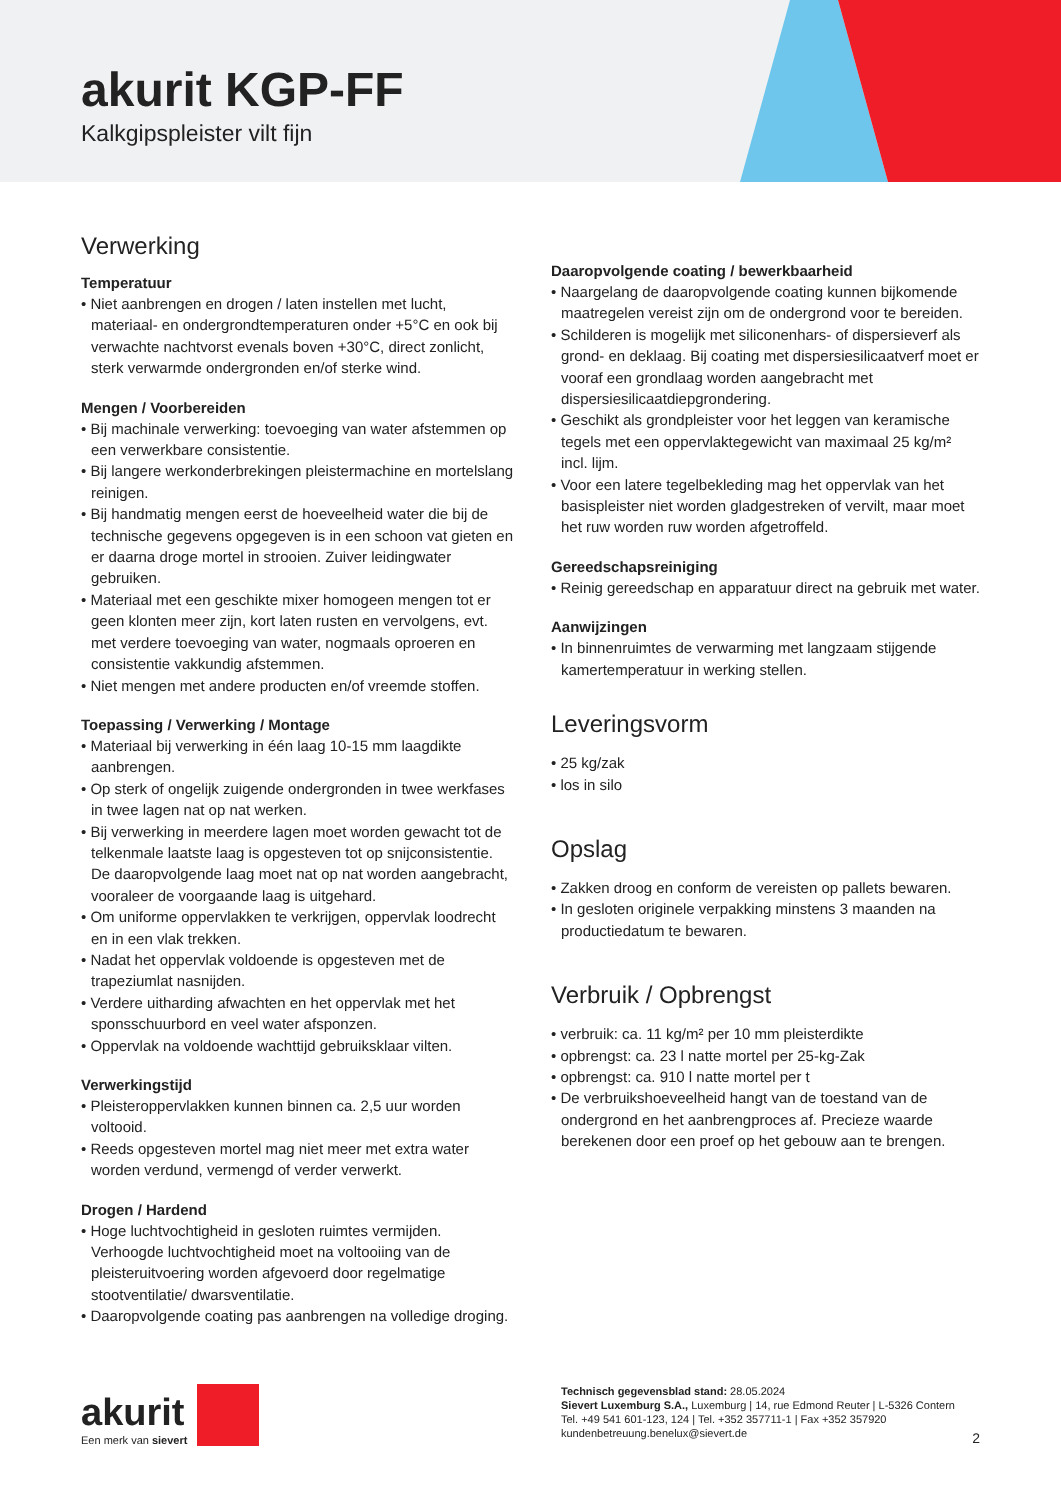akurit KGP-FF
Kalkgipspleister vilt fijn
Verwerking
Temperatuur
• Niet aanbrengen en drogen / laten instellen met lucht, materiaal- en ondergrondtemperaturen onder +5°C en ook bij verwachte nachtvorst evenals boven +30°C, direct zonlicht, sterk verwarmde ondergronden en/of sterke wind.
Mengen / Voorbereiden
• Bij machinale verwerking: toevoeging van water afstemmen op een verwerkbare consistentie.
• Bij langere werkonderbrekingen pleistermachine en mortelslang reinigen.
• Bij handmatig mengen eerst de hoeveelheid water die bij de technische gegevens opgegeven is in een schoon vat gieten en er daarna droge mortel in strooien. Zuiver leidingwater gebruiken.
• Materiaal met een geschikte mixer homogeen mengen tot er geen klonten meer zijn, kort laten rusten en vervolgens, evt. met verdere toevoeging van water, nogmaals oproeren en consistentie vakkundig afstemmen.
• Niet mengen met andere producten en/of vreemde stoffen.
Toepassing / Verwerking / Montage
• Materiaal bij verwerking in één laag 10-15 mm laagdikte aanbrengen.
• Op sterk of ongelijk zuigende ondergronden in twee werkfases in twee lagen nat op nat werken.
• Bij verwerking in meerdere lagen moet worden gewacht tot de telkenmale laatste laag is opgesteven tot op snijconsistentie. De daaropvolgende laag moet nat op nat worden aangebracht, vooraleer de voorgaande laag is uitgehard.
• Om uniforme oppervlakken te verkrijgen, oppervlak loodrecht en in een vlak trekken.
• Nadat het oppervlak voldoende is opgesteven met de trapeziumlat nasnijden.
• Verdere uitharding afwachten en het oppervlak met het sponsschuurbord en veel water afsponzen.
• Oppervlak na voldoende wachttijd gebruiksklaar vilten.
Verwerkingstijd
• Pleisteroppervlakken kunnen binnen ca. 2,5 uur worden voltooid.
• Reeds opgesteven mortel mag niet meer met extra water worden verdund, vermengd of verder verwerkt.
Drogen / Hardend
• Hoge luchtvochtigheid in gesloten ruimtes vermijden. Verhoogde luchtvochtigheid moet na voltooiing van de pleisteruitvoering worden afgevoerd door regelmatige stootventilatie/ dwarsventilatie.
• Daaropvolgende coating pas aanbrengen na volledige droging.
Daaropvolgende coating / bewerkbaarheid
• Naargelang de daaropvolgende coating kunnen bijkomende maatregelen vereist zijn om de ondergrond voor te bereiden.
• Schilderen is mogelijk met siliconenhars- of dispersieverf als grond- en deklaag. Bij coating met dispersiesilicaatverf moet er vooraf een grondlaag worden aangebracht met dispersiesilicaatdiepgrondering.
• Geschikt als grondpleister voor het leggen van keramische tegels met een oppervlaktegewicht van maximaal 25 kg/m² incl. lijm.
• Voor een latere tegelbekleding mag het oppervlak van het basispleister niet worden gladgestreken of vervilt, maar moet het ruw worden ruw worden afgetroffeld.
Gereedschapsreiniging
• Reinig gereedschap en apparatuur direct na gebruik met water.
Aanwijzingen
• In binnenruimtes de verwarming met langzaam stijgende kamertemperatuur in werking stellen.
Leveringsvorm
• 25 kg/zak
• los in silo
Opslag
• Zakken droog en conform de vereisten op pallets bewaren.
• In gesloten originele verpakking minstens 3 maanden na productiedatum te bewaren.
Verbruik / Opbrengst
• verbruik: ca. 11 kg/m² per 10 mm pleisterdikte
• opbrengst: ca. 23 l natte mortel per 25-kg-Zak
• opbrengst: ca. 910 l natte mortel per t
• De verbruikshoeveelheid hangt van de toestand van de ondergrond en het aanbrengproces af. Precieze waarde berekenen door een proef op het gebouw aan te brengen.
akurit
Een merk van sievert
Technisch gegevensblad stand: 28.05.2024
Sievert Luxemburg S.A., Luxemburg | 14, rue Edmond Reuter | L-5326 Contern
Tel. +49 541 601-123, 124 | Tel. +352 357711-1 | Fax +352 357920
kundenbetreuung.benelux@sievert.de
2